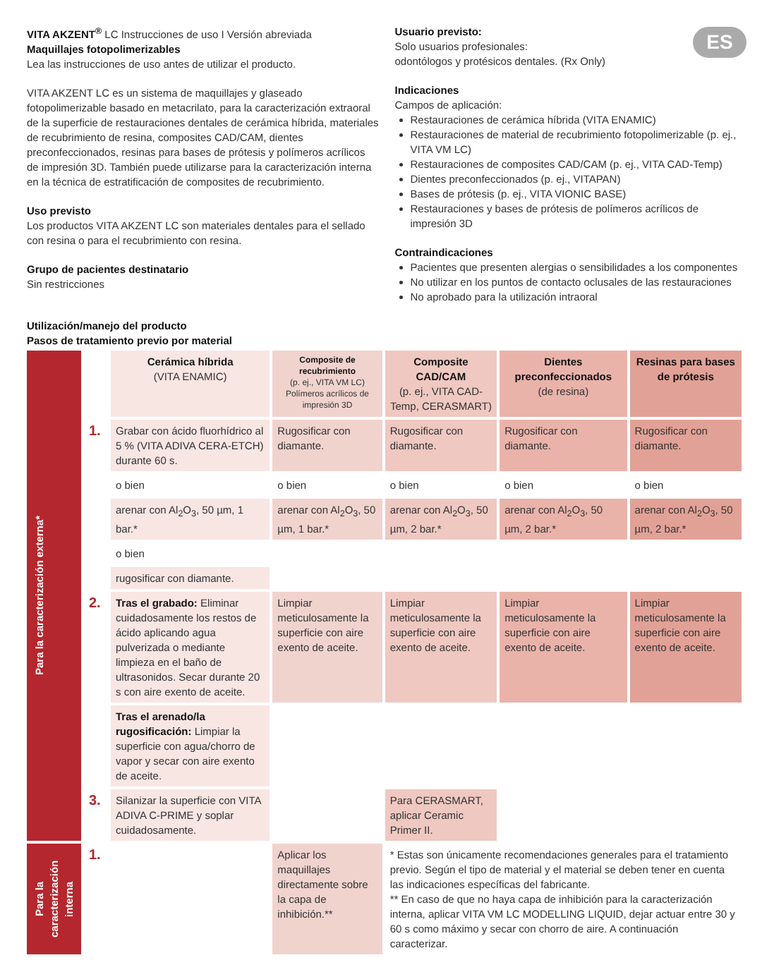ES
VITA AKZENT<sup>®</sup> LC Instrucciones de uso I Versión abreviada
Maquillajes fotopolimerizables
Lea las instrucciones de uso antes de utilizar el producto.
VITA AKZENT LC es un sistema de maquillajes y glaseado fotopolimerizable basado en metacrilato, para la caracterización extraoral de la superficie de restauraciones dentales de cerámica híbrida, materiales de recubrimiento de resina, composites CAD/CAM, dientes preconfeccionados, resinas para bases de prótesis y polímeros acrílicos de impresión 3D. También puede utilizarse para la caracterización interna en la técnica de estratificación de composites de recubrimiento.
Uso previsto
Los productos VITA AKZENT LC son materiales dentales para el sellado con resina o para el recubrimiento con resina.
Grupo de pacientes destinatario
Sin restricciones
Usuario previsto:
Solo usuarios profesionales:
odontólogos y protésicos dentales. (Rx Only)
Indicaciones
Campos de aplicación:
Restauraciones de cerámica híbrida (VITA ENAMIC)
Restauraciones de material de recubrimiento fotopolimerizable (p. ej., VITA VM LC)
Restauraciones de composites CAD/CAM (p. ej., VITA CAD-Temp)
Dientes preconfeccionados (p. ej., VITAPAN)
Bases de prótesis (p. ej., VITA VIONIC BASE)
Restauraciones y bases de prótesis de polímeros acrílicos de impresión 3D
Contraindicaciones
Pacientes que presenten alergias o sensibilidades a los componentes
No utilizar en los puntos de contacto oclusales de las restauraciones
No aprobado para la utilización intraoral
Utilización/manejo del producto
Pasos de tratamiento previo por material
| Para la caracterización externa* | | Cerámica híbrida (VITA ENAMIC) | Composite de recubrimiento (p. ej., VITA VM LC) Polímeros acrílicos de impresión 3D | Composite CAD/CAM (p. ej., VITA CAD-Temp, CERASMART) | Dientes preconfeccionados (de resina) | Resinas para bases de prótesis |
| | 1. | Grabar con ácido fluorhídrico al 5 % (VITA ADIVA CERA-ETCH) durante 60 s. | Rugosificar con diamante. | Rugosificar con diamante. | Rugosificar con diamante. | Rugosificar con diamante. |
| | | o bien | o bien | o bien | o bien | o bien |
| | | arenar con Al<sub>2</sub>O<sub>3</sub>, 50 µm, 1 bar.* | arenar con Al<sub>2</sub>O<sub>3</sub>, 50 µm, 1 bar.* | arenar con Al<sub>2</sub>O<sub>3</sub>, 50 µm, 2 bar.* | arenar con Al<sub>2</sub>O<sub>3</sub>, 50 µm, 2 bar.* | arenar con Al<sub>2</sub>O<sub>3</sub>, 50 µm, 2 bar.* |
| | | o bien | | | | |
| | | rugosificar con diamante. | | | | |
| | 2. | Tras el grabado: Eliminar cuidadosamente los restos de ácido aplicando agua pulverizada o mediante limpieza en el baño de ultrasonidos. Secar durante 20 s con aire exento de aceite. | Limpiar meticulosamente la superficie con aire exento de aceite. | Limpiar meticulosamente la superficie con aire exento de aceite. | Limpiar meticulosamente la superficie con aire exento de aceite. | Limpiar meticulosamente la superficie con aire exento de aceite. |
| | | Tras el arenado/la rugosificación: Limpiar la superficie con agua/chorro de vapor y secar con aire exento de aceite. | | | | |
| | 3. | Silanizar la superficie con VITA ADIVA C-PRIME y soplar cuidadosamente. | | Para CERASMART, aplicar Ceramic Primer II. | | |
| Para la caracterización interna | 1. | | Aplicar los maquillajes directamente sobre la capa de inhibición.** | * Estas son únicamente recomendaciones generales para el tratamiento previo. Según el tipo de material y el material se deben tener en cuenta las indicaciones específicas del fabricante. ** En caso de que no haya capa de inhibición para la caracterización interna, aplicar VITA VM LC MODELLING LIQUID, dejar actuar entre 30 y 60 s como máximo y secar con chorro de aire. A continuación caracterizar. | | |